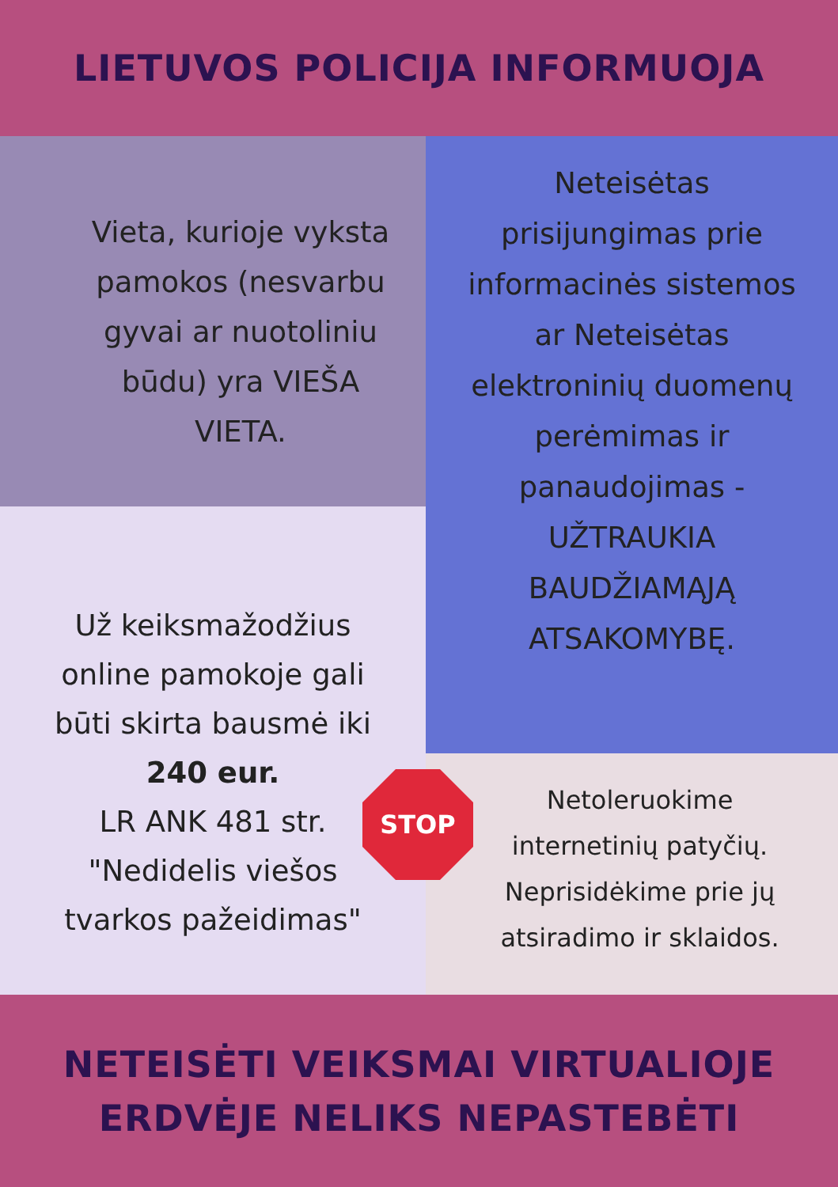LIETUVOS POLICIJA INFORMUOJA
Vieta, kurioje vyksta pamokos (nesvarbu gyvai ar nuotoliniu būdu) yra VIEŠA VIETA.
Už keiksmažodžius
online pamokoje gali
būti skirta bausmė iki
240 eur.
LR ANK 481 str.
"Nedidelis viešos
tvarkos pažeidimas"
Neteisėtas
prisijungimas prie
informacinės sistemos
ar Neteisėtas
elektroninių duomenų
perėmimas ir
panaudojimas -
UŽTRAUKIA
BAUDŽIAMĄJĄ
ATSAKOMYBĘ.
STOP
Netoleruokime internetinių patyčių. Neprisidėkime prie jų atsiradimo ir sklaidos.
NETEISĖTI VEIKSMAI VIRTUALIOJE
ERDVĖJE NELIKS NEPASTEBĖTI